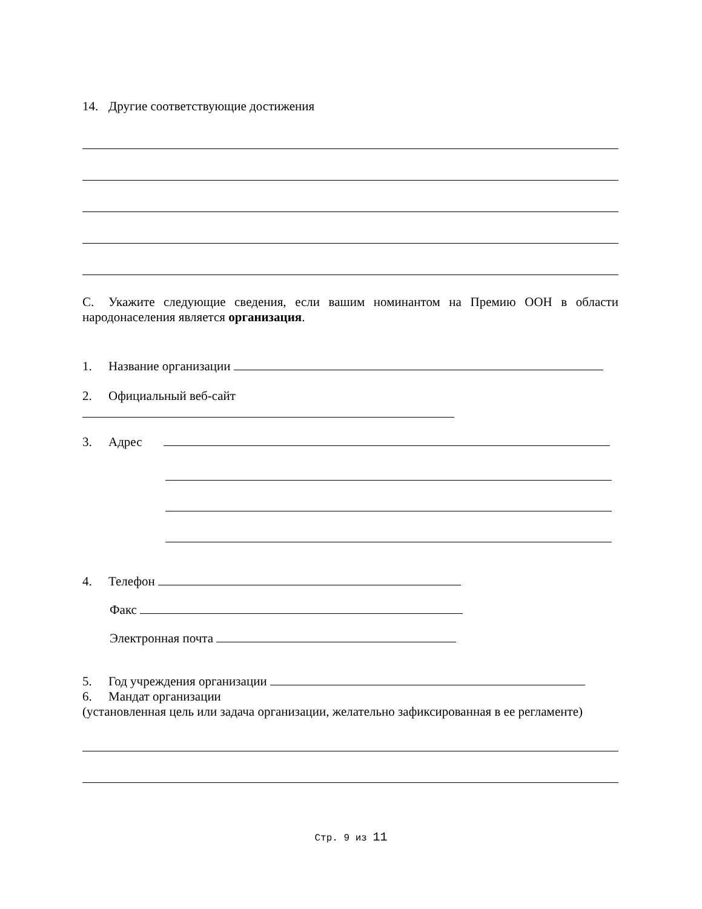14. Другие соответствующие достижения
C. Укажите следующие сведения, если вашим номинантом на Премию ООН в области народонаселения является организация.
1. Название организации
2. Официальный веб-сайт
3. Адрес
4. Телефон
Факс
Электронная почта
5. Год учреждения организации
6. Мандат организации
(установленная цель или задача организации, желательно зафиксированная в ее регламенте)
Стр. 9 из 11